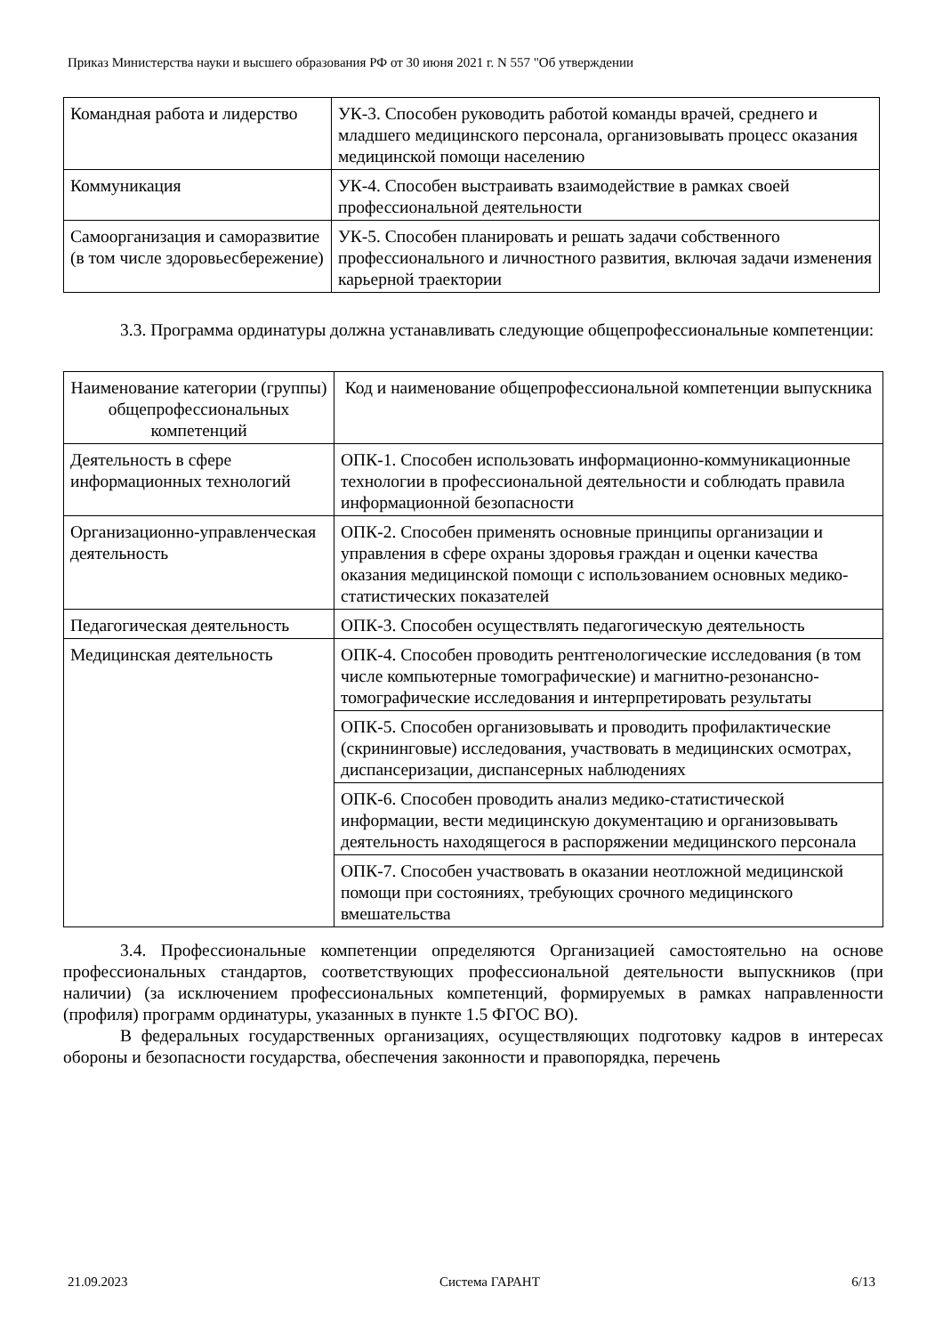Приказ Министерства науки и высшего образования РФ от 30 июня 2021 г. N 557 "Об утверждении
| Командная работа и лидерство | УК-3. Способен руководить работой команды врачей, среднего и младшего медицинского персонала, организовывать процесс оказания медицинской помощи населению |
| Коммуникация | УК-4. Способен выстраивать взаимодействие в рамках своей профессиональной деятельности |
| Самоорганизация и саморазвитие (в том числе здоровьесбережение) | УК-5. Способен планировать и решать задачи собственного профессионального и личностного развития, включая задачи изменения карьерной траектории |
3.3. Программа ординатуры должна устанавливать следующие общепрофессиональные компетенции:
| Наименование категории (группы) общепрофессиональных компетенций | Код и наименование общепрофессиональной компетенции выпускника |
| --- | --- |
| Деятельность в сфере информационных технологий | ОПК-1. Способен использовать информационно-коммуникационные технологии в профессиональной деятельности и соблюдать правила информационной безопасности |
| Организационно-управленческая деятельность | ОПК-2. Способен применять основные принципы организации и управления в сфере охраны здоровья граждан и оценки качества оказания медицинской помощи с использованием основных медико-статистических показателей |
| Педагогическая деятельность | ОПК-3. Способен осуществлять педагогическую деятельность |
| Медицинская деятельность | ОПК-4. Способен проводить рентгенологические исследования (в том числе компьютерные томографические) и магнитно-резонансно-томографические исследования и интерпретировать результаты |
| | ОПК-5. Способен организовывать и проводить профилактические (скрининговые) исследования, участвовать в медицинских осмотрах, диспансеризации, диспансерных наблюдениях |
| | ОПК-6. Способен проводить анализ медико-статистической информации, вести медицинскую документацию и организовывать деятельность находящегося в распоряжении медицинского персонала |
| | ОПК-7. Способен участвовать в оказании неотложной медицинской помощи при состояниях, требующих срочного медицинского вмешательства |
3.4. Профессиональные компетенции определяются Организацией самостоятельно на основе профессиональных стандартов, соответствующих профессиональной деятельности выпускников (при наличии) (за исключением профессиональных компетенций, формируемых в рамках направленности (профиля) программ ординатуры, указанных в пункте 1.5 ФГОС ВО).
В федеральных государственных организациях, осуществляющих подготовку кадров в интересах обороны и безопасности государства, обеспечения законности и правопорядка, перечень
21.09.2023 Система ГАРАНТ 6/13